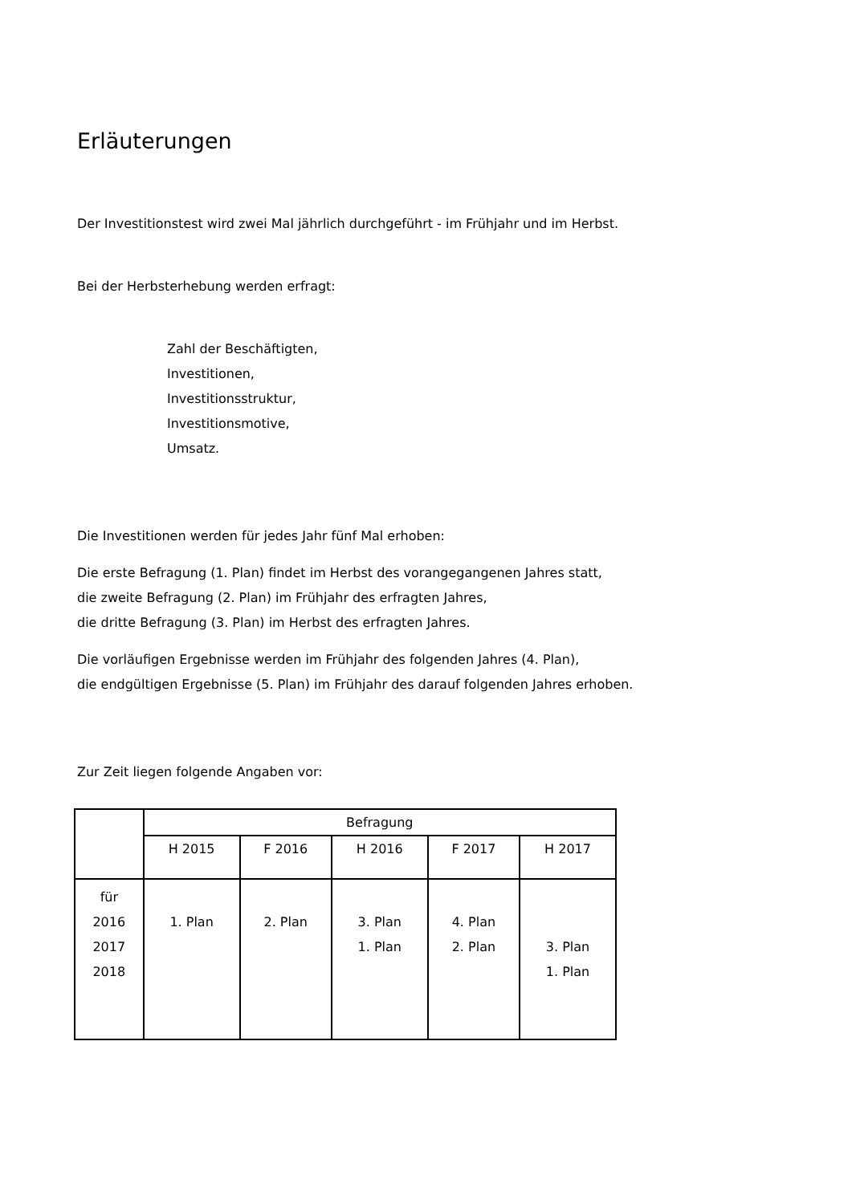Erläuterungen
Der Investitionstest wird zwei Mal jährlich durchgeführt - im Frühjahr und im Herbst.
Bei der Herbsterhebung werden erfragt:
Zahl der Beschäftigten,
Investitionen,
Investitionsstruktur,
Investitionsmotive,
Umsatz.
Die Investitionen werden für jedes Jahr fünf Mal erhoben:
Die erste Befragung (1. Plan) findet im Herbst des vorangegangenen Jahres statt,
die zweite Befragung (2. Plan) im Frühjahr des erfragten Jahres,
die dritte Befragung (3. Plan) im Herbst des erfragten Jahres.
Die vorläufigen Ergebnisse werden im Frühjahr des folgenden Jahres (4. Plan),
die endgültigen Ergebnisse (5. Plan) im Frühjahr des darauf folgenden Jahres erhoben.
Zur Zeit liegen folgende Angaben vor:
| | Befragung | | | | |
| --- | --- | --- | --- | --- | --- |
| | H 2015 | F 2016 | H 2016 | F 2017 | H 2017 |
| für 2016 2017 2018 | 1. Plan | 2. Plan | 3. Plan 1. Plan | 4. Plan 2. Plan | 3. Plan 1. Plan |